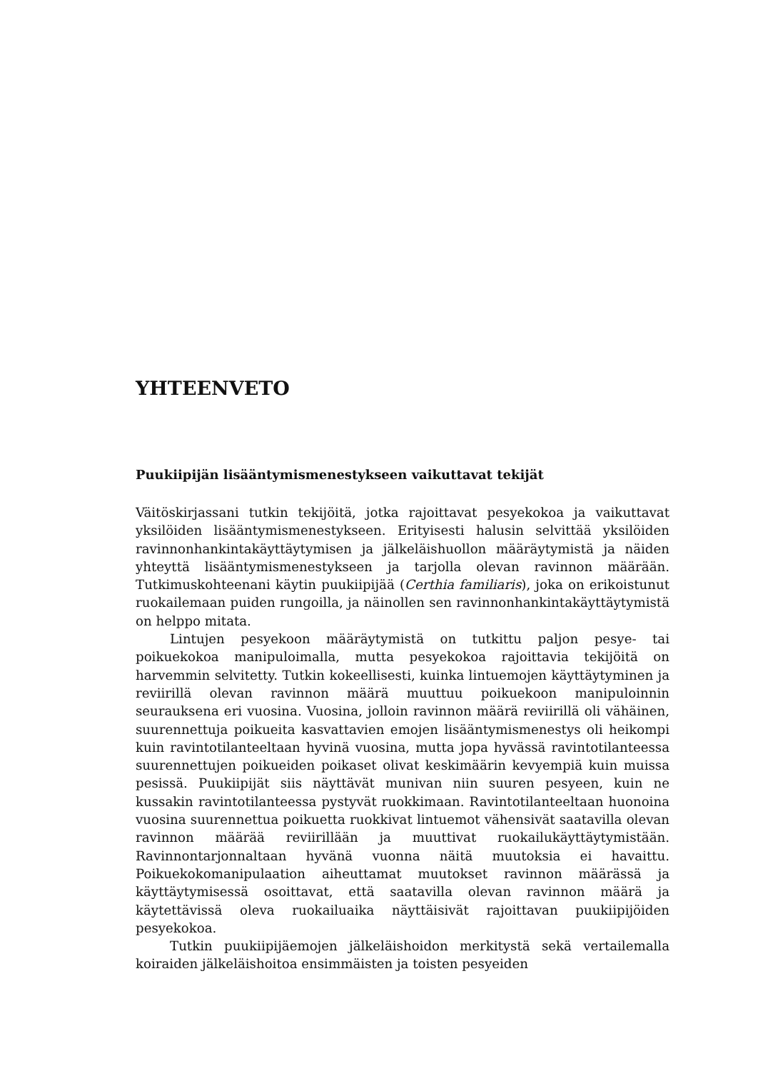YHTEENVETO
Puukiipijän lisääntymismenestykseen vaikuttavat tekijät
Väitöskirjassani tutkin tekijöitä, jotka rajoittavat pesyekokoa ja vaikuttavat yksilöiden lisääntymismenestykseen. Erityisesti halusin selvittää yksilöiden ravinnonhankintakäyttäytymisen ja jälkeläishuollon määräytymistä ja näiden yhteyttä lisääntymismenestykseen ja tarjolla olevan ravinnon määrään. Tutkimuskohteenani käytin puukiipijää (Certhia familiaris), joka on erikoistunut ruokailemaan puiden rungoilla, ja näinollen sen ravinnonhankintakäyttäytymistä on helppo mitata.
Lintujen pesyekoon määräytymistä on tutkittu paljon pesye- tai poikuekokoa manipuloimalla, mutta pesyekokoa rajoittavia tekijöitä on harvemmin selvitetty. Tutkin kokeellisesti, kuinka lintuemojen käyttäytyminen ja reviirillä olevan ravinnon määrä muuttuu poikuekoon manipuloinnin seurauksena eri vuosina. Vuosina, jolloin ravinnon määrä reviirillä oli vähäinen, suurennettuja poikueita kasvattavien emojen lisääntymismenestys oli heikompi kuin ravintotilanteeltaan hyvinä vuosina, mutta jopa hyvässä ravintotilanteessa suurennettujen poikueiden poikaset olivat keskimäärin kevyempiä kuin muissa pesissä. Puukiipijät siis näyttävät munivan niin suuren pesyeen, kuin ne kussakin ravintotilanteessa pystyvät ruokkimaan. Ravintotilanteeltaan huonoina vuosina suurennettua poikuetta ruokkivat lintuemot vähensivät saatavilla olevan ravinnon määrää reviirillään ja muuttivat ruokailukäyttäytymistään. Ravinnontarjonnaltaan hyvänä vuonna näitä muutoksia ei havaittu. Poikuekokomanipulaation aiheuttamat muutokset ravinnon määrässä ja käyttäytymisessä osoittavat, että saatavilla olevan ravinnon määrä ja käytettävissä oleva ruokailuaika näyttäisivät rajoittavan puukiipijöiden pesyekokoa.
Tutkin puukiipijäemojen jälkeläishoidon merkitystä sekä vertailemalla koiraiden jälkeläishoitoa ensimmäisten ja toisten pesyeiden